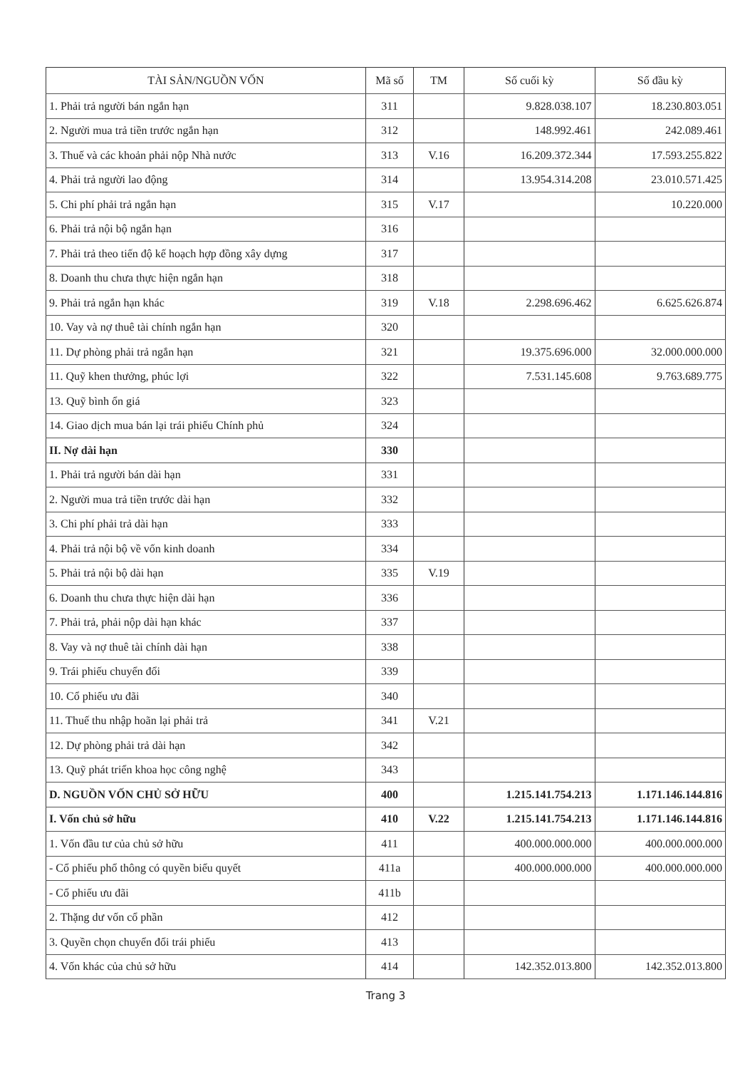| TÀI SẢN/NGUỒN VỐN | Mã số | TM | Số cuối kỳ | Số đầu kỳ |
| --- | --- | --- | --- | --- |
| 1. Phải trả người bán ngắn hạn | 311 | | 9.828.038.107 | 18.230.803.051 |
| 2. Người mua trả tiền trước ngắn hạn | 312 | | 148.992.461 | 242.089.461 |
| 3. Thuế và các khoản phải nộp Nhà nước | 313 | V.16 | 16.209.372.344 | 17.593.255.822 |
| 4. Phải trả người lao động | 314 | | 13.954.314.208 | 23.010.571.425 |
| 5. Chi phí phải trả ngắn hạn | 315 | V.17 | | 10.220.000 |
| 6. Phải trả nội bộ ngắn hạn | 316 | | | |
| 7. Phải trả theo tiến độ kế hoạch hợp đồng xây dựng | 317 | | | |
| 8. Doanh thu chưa thực hiện ngắn hạn | 318 | | | |
| 9. Phải trả ngắn hạn khác | 319 | V.18 | 2.298.696.462 | 6.625.626.874 |
| 10. Vay và nợ thuê tài chính ngắn hạn | 320 | | | |
| 11. Dự phòng phải trả ngắn hạn | 321 | | 19.375.696.000 | 32.000.000.000 |
| 11. Quỹ khen thưởng, phúc lợi | 322 | | 7.531.145.608 | 9.763.689.775 |
| 13. Quỹ bình ổn giá | 323 | | | |
| 14. Giao dịch mua bán lại trái phiếu Chính phủ | 324 | | | |
| II. Nợ dài hạn | 330 | | | |
| 1. Phải trả người bán dài hạn | 331 | | | |
| 2. Người mua trả tiền trước dài hạn | 332 | | | |
| 3. Chi phí phải trả dài hạn | 333 | | | |
| 4. Phải trả nội bộ về vốn kinh doanh | 334 | | | |
| 5. Phải trả nội bộ dài hạn | 335 | V.19 | | |
| 6. Doanh thu chưa thực hiện dài hạn | 336 | | | |
| 7. Phải trả, phải nộp dài hạn khác | 337 | | | |
| 8. Vay và nợ thuê tài chính dài hạn | 338 | | | |
| 9. Trái phiếu chuyển đổi | 339 | | | |
| 10. Cổ phiếu ưu đãi | 340 | | | |
| 11. Thuế thu nhập hoãn lại phải trả | 341 | V.21 | | |
| 12. Dự phòng phải trả dài hạn | 342 | | | |
| 13. Quỹ phát triển khoa học công nghệ | 343 | | | |
| D. NGUỒN VỐN CHỦ SỞ HỮU | 400 | | 1.215.141.754.213 | 1.171.146.144.816 |
| I. Vốn chủ sở hữu | 410 | V.22 | 1.215.141.754.213 | 1.171.146.144.816 |
| 1. Vốn đầu tư của chủ sở hữu | 411 | | 400.000.000.000 | 400.000.000.000 |
| - Cổ phiếu phổ thông có quyền biểu quyết | 411a | | 400.000.000.000 | 400.000.000.000 |
| - Cổ phiếu ưu đãi | 411b | | | |
| 2. Thặng dư vốn cổ phần | 412 | | | |
| 3. Quyền chọn chuyển đổi trái phiếu | 413 | | | |
| 4. Vốn khác của chủ sở hữu | 414 | | 142.352.013.800 | 142.352.013.800 |
Trang 3